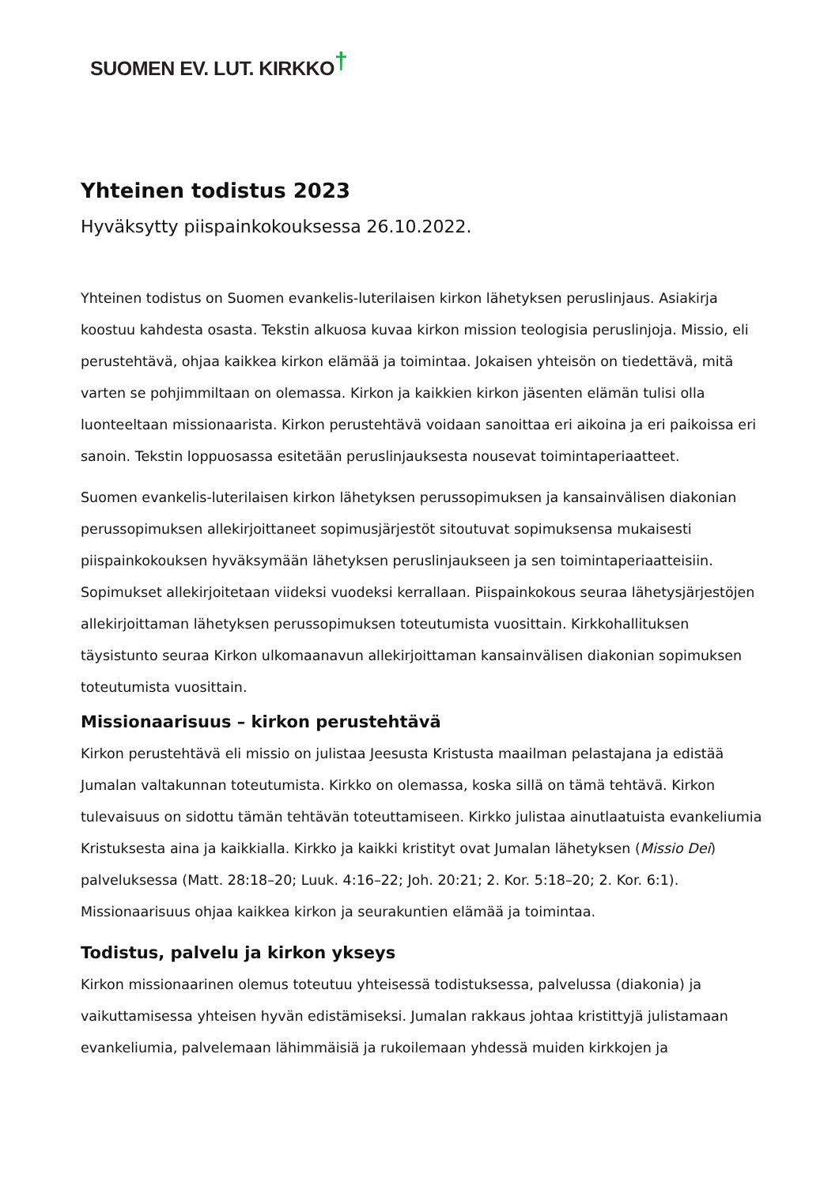SUOMEN EV. LUT. KIRKKO†
Yhteinen todistus 2023
Hyväksytty piispainkokouksessa 26.10.2022.
Yhteinen todistus on Suomen evankelis-luterilaisen kirkon lähetyksen peruslinjaus. Asiakirja koostuu kahdesta osasta. Tekstin alkuosa kuvaa kirkon mission teologisia peruslinjoja. Missio, eli perustehtävä, ohjaa kaikkea kirkon elämää ja toimintaa. Jokaisen yhteisön on tiedettävä, mitä varten se pohjimmiltaan on olemassa. Kirkon ja kaikkien kirkon jäsenten elämän tulisi olla luonteeltaan missionaarista. Kirkon perustehtävä voidaan sanoittaa eri aikoina ja eri paikoissa eri sanoin. Tekstin loppuosassa esitetään peruslinjauksesta nousevat toimintaperiaatteet.
Suomen evankelis-luterilaisen kirkon lähetyksen perussopimuksen ja kansainvälisen diakonian perussopimuksen allekirjoittaneet sopimusjärjestöt sitoutuvat sopimuksensa mukaisesti piispainkokouksen hyväksymään lähetyksen peruslinjaukseen ja sen toimintaperiaatteisiin. Sopimukset allekirjoitetaan viideksi vuodeksi kerrallaan. Piispainkokous seuraa lähetysjärjestöjen allekirjoittaman lähetyksen perussopimuksen toteutumista vuosittain. Kirkkohallituksen täysistunto seuraa Kirkon ulkomaanavun allekirjoittaman kansainvälisen diakonian sopimuksen toteutumista vuosittain.
Missionaarisuus – kirkon perustehtävä
Kirkon perustehtävä eli missio on julistaa Jeesusta Kristusta maailman pelastajana ja edistää Jumalan valtakunnan toteutumista. Kirkko on olemassa, koska sillä on tämä tehtävä. Kirkon tulevaisuus on sidottu tämän tehtävän toteuttamiseen. Kirkko julistaa ainutlaatuista evankeliumia Kristuksesta aina ja kaikkialla. Kirkko ja kaikki kristityt ovat Jumalan lähetyksen (Missio Dei) palveluksessa (Matt. 28:18–20; Luuk. 4:16–22; Joh. 20:21; 2. Kor. 5:18–20; 2. Kor. 6:1). Missionaarisuus ohjaa kaikkea kirkon ja seurakuntien elämää ja toimintaa.
Todistus, palvelu ja kirkon ykseys
Kirkon missionaarinen olemus toteutuu yhteisessä todistuksessa, palvelussa (diakonia) ja vaikuttamisessa yhteisen hyvän edistämiseksi. Jumalan rakkaus johtaa kristittyjä julistamaan evankeliumia, palvelemaan lähimmäisiä ja rukoilemaan yhdessä muiden kirkkojen ja